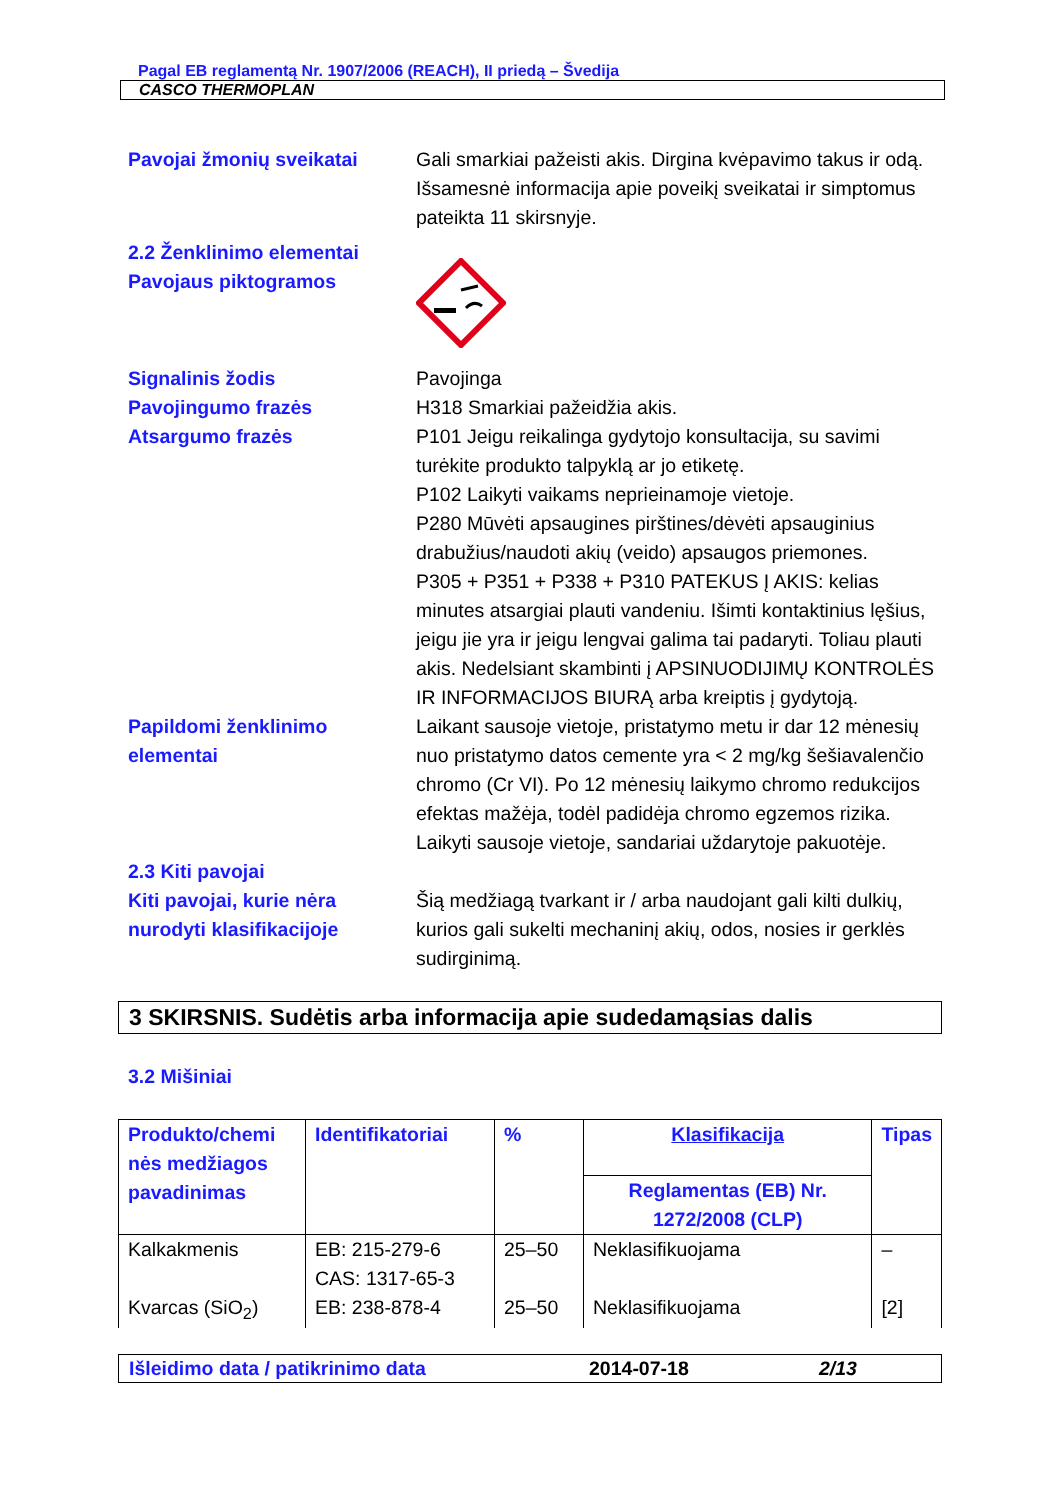Pagal EB reglamentą Nr. 1907/2006 (REACH), II priedą – Švedija
CASCO THERMOPLAN
Pavojai žmonių sveikatai Gali smarkiai pažeisti akis. Dirgina kvėpavimo takus ir odą. Išsamesnė informacija apie poveikį sveikatai ir simptomus pateikta 11 skirsnyje.
2.2 Ženklinimo elementai
Pavojaus piktogramos
Signalinis žodis
Pavojingumo frazės
Atsargumo frazės
Pavojinga
H318 Smarkiai pažeidžia akis.
P101 Jeigu reikalinga gydytojo konsultacija, su savimi turėkite produkto talpyklą ar jo etiketę.
P102 Laikyti vaikams neprieinamoje vietoje.
P280 Mūvėti apsaugines pirštines/dėvėti apsauginius drabužius/naudoti akių (veido) apsaugos priemones.
P305 + P351 + P338 + P310 PATEKUS Į AKIS: kelias minutes atsargiai plauti vandeniu. Išimti kontaktinius lęšius, jeigu jie yra ir jeigu lengvai galima tai padaryti. Toliau plauti akis. Nedelsiant skambinti į APSINUODIJIMŲ KONTROLĖS IR INFORMACIJOS BIURĄ arba kreiptis į gydytoją.
Papildomi ženklinimo elementai
Laikant sausoje vietoje, pristatymo metu ir dar 12 mėnesių nuo pristatymo datos cemente yra < 2 mg/kg šešiavalenčio chromo (Cr VI). Po 12 mėnesių laikymo chromo redukcijos efektas mažėja, todėl padidėja chromo egzemos rizika. Laikyti sausoje vietoje, sandariai uždarytoje pakuotėje.
2.3 Kiti pavojai
Kiti pavojai, kurie nėra nurodyti klasifikacijoje
Šią medžiagą tvarkant ir / arba naudojant gali kilti dulkių, kurios gali sukelti mechaninį akių, odos, nosies ir gerklės sudirginimą.
3 SKIRSNIS. Sudėtis arba informacija apie sudedamąsias dalis
3.2 Mišiniai
| Produkto/chemi nės medžiagos pavadinimas | Identifikatoriai | % | Klasifikacija | Tipas |
| --- | --- | --- | --- | --- |
| | | | Reglamentas (EB) Nr. 1272/2008 (CLP) | |
| Kalkakmenis | EB: 215-279-6 CAS: 1317-65-3 | 25–50 | Neklasifikuojama | – |
| Kvarcas (SiO<sub>2</sub>) | EB: 238-878-4 | 25–50 | Neklasifikuojama | [2] |
Išleidimo data / patikrinimo data 2014-07-18 2/13